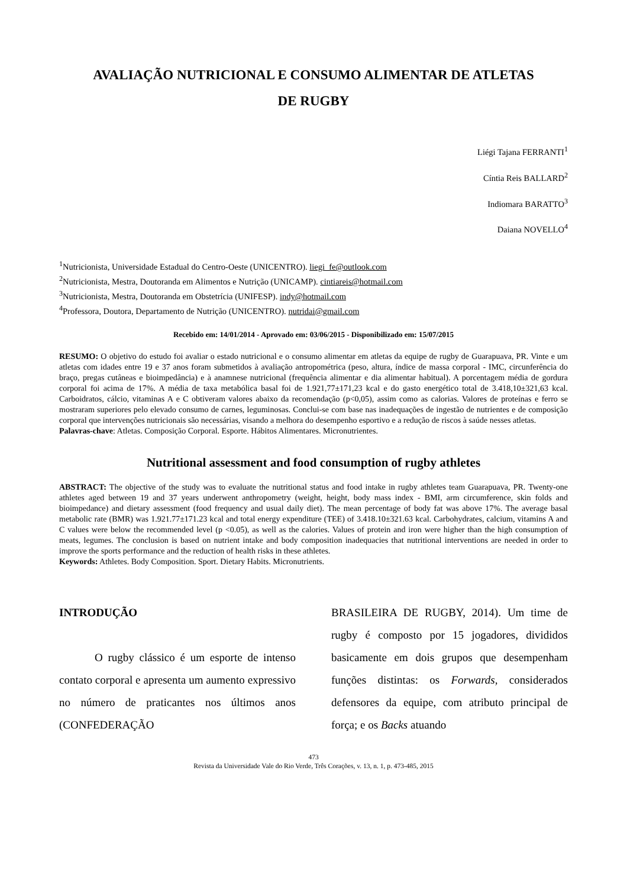AVALIAÇÃO NUTRICIONAL E CONSUMO ALIMENTAR DE ATLETAS
DE RUGBY
Liégi Tajana FERRANTI<sup>1</sup>
Cíntia Reis BALLARD<sup>2</sup>
Indiomara BARATTO<sup>3</sup>
Daiana NOVELLO<sup>4</sup>
<sup>1</sup> Nutricionista, Universidade Estadual do Centro-Oeste (UNICENTRO). liegi_fe@outlook.com
<sup>2</sup> Nutricionista, Mestra, Doutoranda em Alimentos e Nutrição (UNICAMP). cintiareis@hotmail.com
<sup>3</sup> Nutricionista, Mestra, Doutoranda em Obstetrícia (UNIFESP). indy@hotmail.com
<sup>4</sup> Professora, Doutora, Departamento de Nutrição (UNICENTRO). nutridai@gmail.com
Recebido em: 14/01/2014 - Aprovado em: 03/06/2015 - Disponibilizado em: 15/07/2015
RESUMO: O objetivo do estudo foi avaliar o estado nutricional e o consumo alimentar em atletas da equipe de rugby de Guarapuava, PR. Vinte e um atletas com idades entre 19 e 37 anos foram submetidos à avaliação antropométrica (peso, altura, índice de massa corporal - IMC, circunferência do braço, pregas cutâneas e bioimpedância) e à anamnese nutricional (frequência alimentar e dia alimentar habitual). A porcentagem média de gordura corporal foi acima de 17%. A média de taxa metabólica basal foi de 1.921,77±171,23 kcal e do gasto energético total de 3.418,10±321,63 kcal. Carboidratos, cálcio, vitaminas A e C obtiveram valores abaixo da recomendação (p<0,05), assim como as calorias. Valores de proteínas e ferro se mostraram superiores pelo elevado consumo de carnes, leguminosas. Conclui-se com base nas inadequações de ingestão de nutrientes e de composição corporal que intervenções nutricionais são necessárias, visando a melhora do desempenho esportivo e a redução de riscos à saúde nesses atletas.
Palavras-chave: Atletas. Composição Corporal. Esporte. Hábitos Alimentares. Micronutrientes.
Nutritional assessment and food consumption of rugby athletes
ABSTRACT: The objective of the study was to evaluate the nutritional status and food intake in rugby athletes team Guarapuava, PR. Twenty-one athletes aged between 19 and 37 years underwent anthropometry (weight, height, body mass index - BMI, arm circumference, skin folds and bioimpedance) and dietary assessment (food frequency and usual daily diet). The mean percentage of body fat was above 17%. The average basal metabolic rate (BMR) was 1.921.77±171.23 kcal and total energy expenditure (TEE) of 3.418.10±321.63 kcal. Carbohydrates, calcium, vitamins A and C values were below the recommended level (p <0.05), as well as the calories. Values of protein and iron were higher than the high consumption of meats, legumes. The conclusion is based on nutrient intake and body composition inadequacies that nutritional interventions are needed in order to improve the sports performance and the reduction of health risks in these athletes.
Keywords: Athletes. Body Composition. Sport. Dietary Habits. Micronutrients.
INTRODUÇÃO
O rugby clássico é um esporte de intenso contato corporal e apresenta um aumento expressivo no número de praticantes nos últimos anos (CONFEDERAÇÃO
BRASILEIRA DE RUGBY, 2014). Um time de rugby é composto por 15 jogadores, divididos basicamente em dois grupos que desempenham funções distintas: os Forwards, considerados defensores da equipe, com atributo principal de força; e os Backs atuando
473
Revista da Universidade Vale do Rio Verde, Três Corações, v. 13, n. 1, p. 473-485, 2015